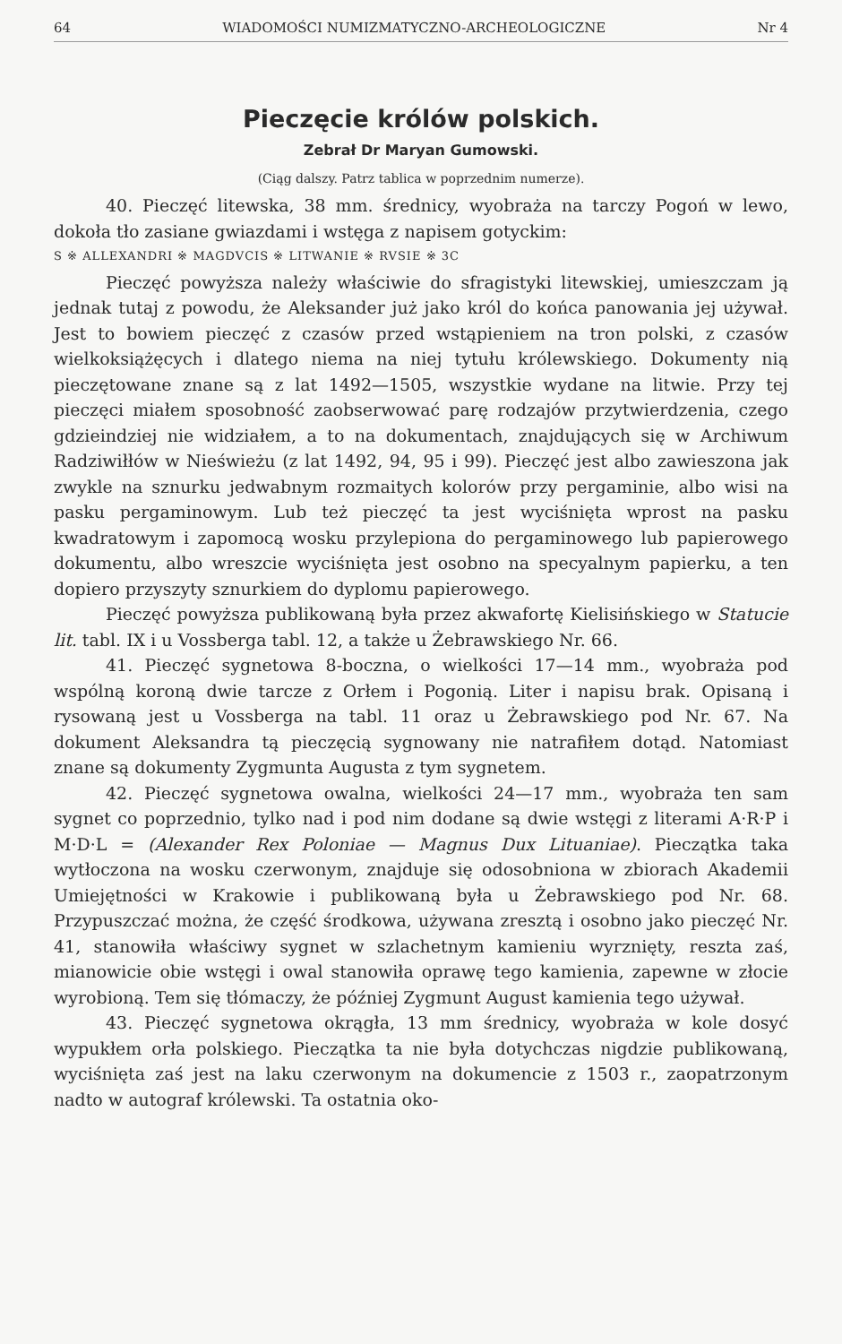64 WIADOMOŚCI NUMIZMATYCZNO-ARCHEOLOGICZNE Nr 4
Pieczęcie królów polskich.
Zebrał Dr Maryan Gumowski.
(Ciąg dalszy. Patrz tablica w poprzednim numerze).
40. Pieczęć litewska, 38 mm. średnicy, wyobraża na tarczy Pogoń w lewo, dokoła tło zasiane gwiazdami i wstęga z napisem gotyckim:
S ※ ALLEXANDRI ※ MAGDVCIS ※ LITWANIE ※ RVSIE ※ 3C
Pieczęć powyższa należy właściwie do sfragistyki litewskiej, umieszczam ją jednak tutaj z powodu, że Aleksander już jako król do końca panowania jej używał. Jest to bowiem pieczęć z czasów przed wstąpieniem na tron polski, z czasów wielkoksiążęcych i dlatego niema na niej tytułu królewskiego. Dokumenty nią pieczętowane znane są z lat 1492—1505, wszystkie wydane na litwie. Przy tej pieczęci miałem sposobność zaobserwować parę rodzajów przytwierdzenia, czego gdzieindziej nie widziałem, a to na dokumentach, znajdujących się w Archiwum Radziwiłłów w Nieświeżu (z lat 1492, 94, 95 i 99). Pieczęć jest albo zawieszona jak zwykle na sznurku jedwabnym rozmaitych kolorów przy pergaminie, albo wisi na pasku pergaminowym. Lub też pieczęć ta jest wyciśnięta wprost na pasku kwadratowym i zapomocą wosku przylepiona do pergaminowego lub papierowego dokumentu, albo wreszcie wyciśnięta jest osobno na specyalnym papierku, a ten dopiero przyszyty sznurkiem do dyplomu papierowego.
Pieczęć powyższa publikowaną była przez akwafortę Kielisińskiego w Statucie lit. tabl. IX i u Vossberga tabl. 12, a także u Żebrawskiego Nr. 66.
41. Pieczęć sygnetowa 8-boczna, o wielkości 17—14 mm., wyobraża pod wspólną koroną dwie tarcze z Orłem i Pogonią. Liter i napisu brak. Opisaną i rysowaną jest u Vossberga na tabl. 11 oraz u Żebrawskiego pod Nr. 67. Na dokument Aleksandra tą pieczęcią sygnowany nie natrafiłem dotąd. Natomiast znane są dokumenty Zygmunta Augusta z tym sygnetem.
42. Pieczęć sygnetowa owalna, wielkości 24—17 mm., wyobraża ten sam sygnet co poprzednio, tylko nad i pod nim dodane są dwie wstęgi z literami A·R·P i M·D·L = (Alexander Rex Poloniae — Magnus Dux Lituaniae). Pieczątka taka wytłoczona na wosku czerwonym, znajduje się odosobniona w zbiorach Akademii Umiejętności w Krakowie i publikowaną była u Żebrawskiego pod Nr. 68. Przypuszczać można, że część środkowa, używana zresztą i osobno jako pieczęć Nr. 41, stanowiła właściwy sygnet w szlachetnym kamieniu wyrznięty, reszta zaś, mianowicie obie wstęgi i owal stanowiła oprawę tego kamienia, zapewne w złocie wyrobioną. Tem się tłómaczy, że później Zygmunt August kamienia tego używał.
43. Pieczęć sygnetowa okrągła, 13 mm średnicy, wyobraża w kole dosyć wypukłem orła polskiego. Pieczątka ta nie była dotychczas nigdzie publikowaną, wyciśnięta zaś jest na laku czerwonym na dokumencie z 1503 r., zaopatrzonym nadto w autograf królewski. Ta ostatnia oko-